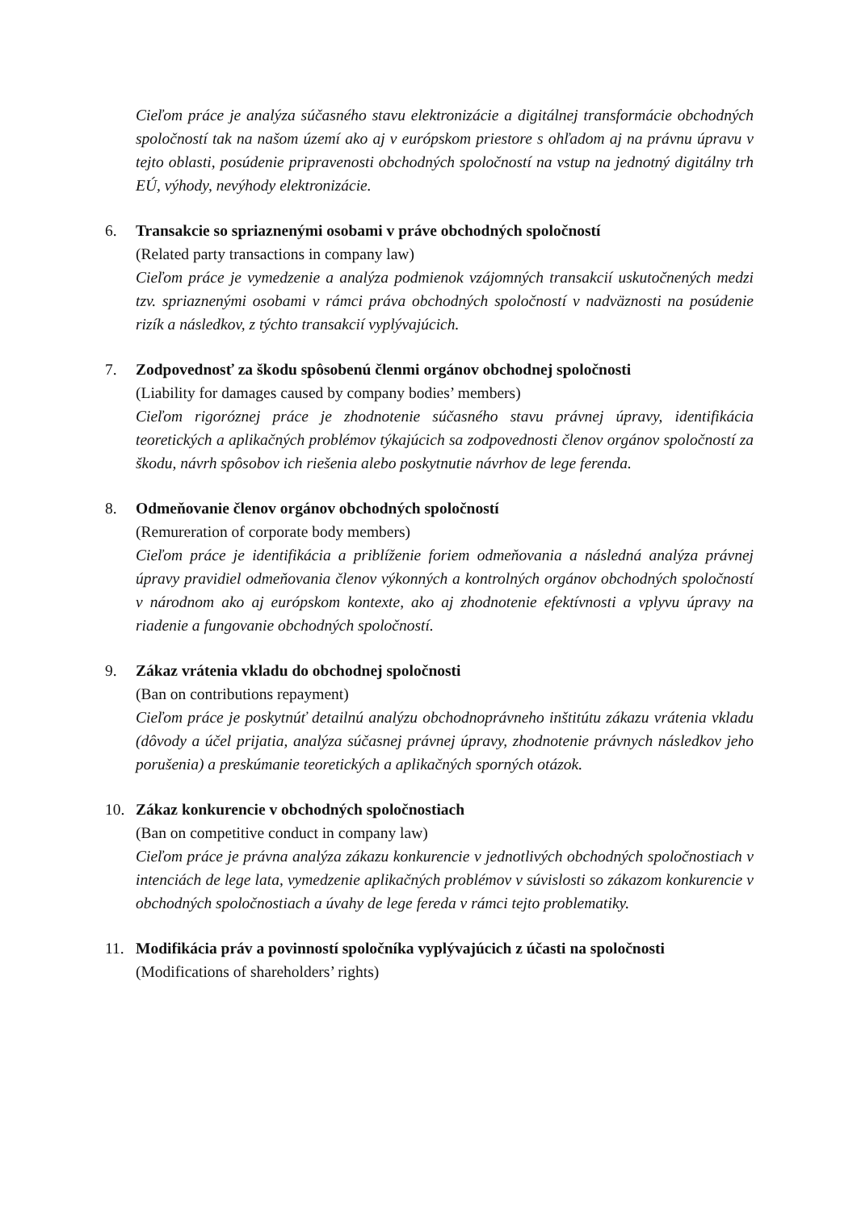Cieľom práce je analýza súčasného stavu elektronizácie a digitálnej transformácie obchodných spoločností tak na našom území ako aj v európskom priestore s ohľadom aj na právnu úpravu v tejto oblasti, posúdenie pripravenosti obchodných spoločností na vstup na jednotný digitálny trh EÚ, výhody, nevýhody elektronizácie.
6. Transakcie so spriaznenými osobami v práve obchodných spoločností
(Related party transactions in company law)
Cieľom práce je vymedzenie a analýza podmienok vzájomných transakcií uskutočnených medzi tzv. spriaznenými osobami v rámci práva obchodných spoločností v nadväznosti na posúdenie rizík a následkov, z týchto transakcií vyplývajúcich.
7. Zodpovednosť za škodu spôsobenú členmi orgánov obchodnej spoločnosti
(Liability for damages caused by company bodies’ members)
Cieľom rigoróznej práce je zhodnotenie súčasného stavu právnej úpravy, identifikácia teoretických a aplikačných problémov týkajúcich sa zodpovednosti členov orgánov spoločností za škodu, návrh spôsobov ich riešenia alebo poskytnutie návrhov de lege ferenda.
8. Odmeňovanie členov orgánov obchodných spoločností
(Remureration of corporate body members)
Cieľom práce je identifikácia a priblíženie foriem odmeňovania a následná analýza právnej úpravy pravidiel odmeňovania členov výkonných a kontrolných orgánov obchodných spoločností v národnom ako aj európskom kontexte, ako aj zhodnotenie efektívnosti a vplyvu úpravy na riadenie a fungovanie obchodných spoločností.
9. Zákaz vrátenia vkladu do obchodnej spoločnosti
(Ban on contributions repayment)
Cieľom práce je poskytnúť detailnú analýzu obchodnoprávneho inštitútu zákazu vrátenia vkladu (dôvody a účel prijatia, analýza súčasnej právnej úpravy, zhodnotenie právnych následkov jeho porušenia) a preskúmanie teoretických a aplikačných sporných otázok.
10. Zákaz konkurencie v obchodných spoločnostiach
(Ban on competitive conduct in company law)
Cieľom práce je právna analýza zákazu konkurencie v jednotlivých obchodných spoločnostiach v intenciách de lege lata, vymedzenie aplikačných problémov v súvislosti so zákazom konkurencie v obchodných spoločnostiach a úvahy de lege fereda v rámci tejto problematiky.
11. Modifikácia práv a povinností spoločníka vyplývajúcich z účasti na spoločnosti
(Modifications of shareholders’ rights)